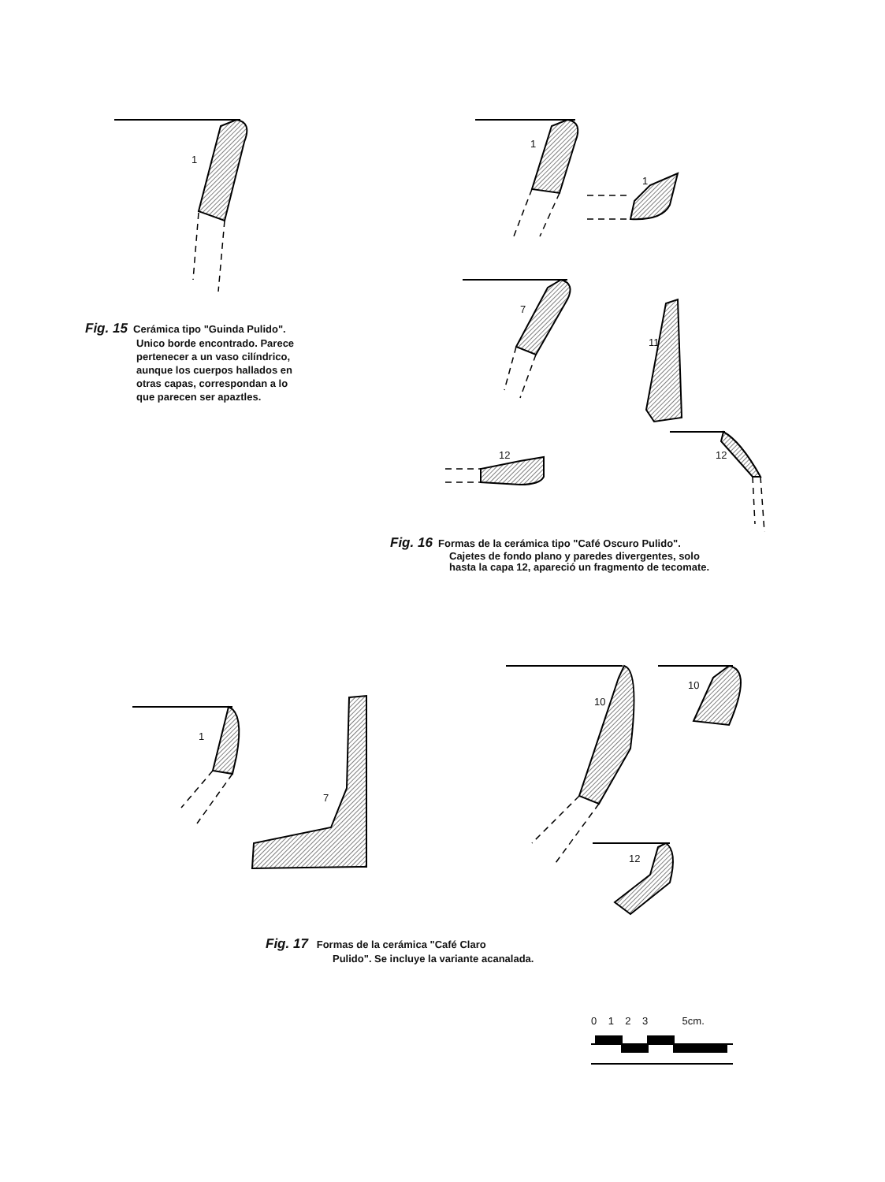1
1
1
7
11
12 12
1
7
10
10
12
Fig. 15 Cerámica tipo "Guinda Pulido".
Unico borde encontrado. Parece
pertenecer a un vaso cilíndrico,
aunque los cuerpos hallados en
otras capas, correspondan a lo
que parecen ser apaztles.
Fig. 16 Formas de la cerámica tipo "Café Oscuro Pulido".
Cajetes de fondo plano y paredes divergentes, solo
hasta la capa 12, apareció un fragmento de tecomate.
Fig. 17 Formas de la cerámica "Café Claro
Pulido". Se incluye la variante acanalada.
0 1 2 3 5cm.